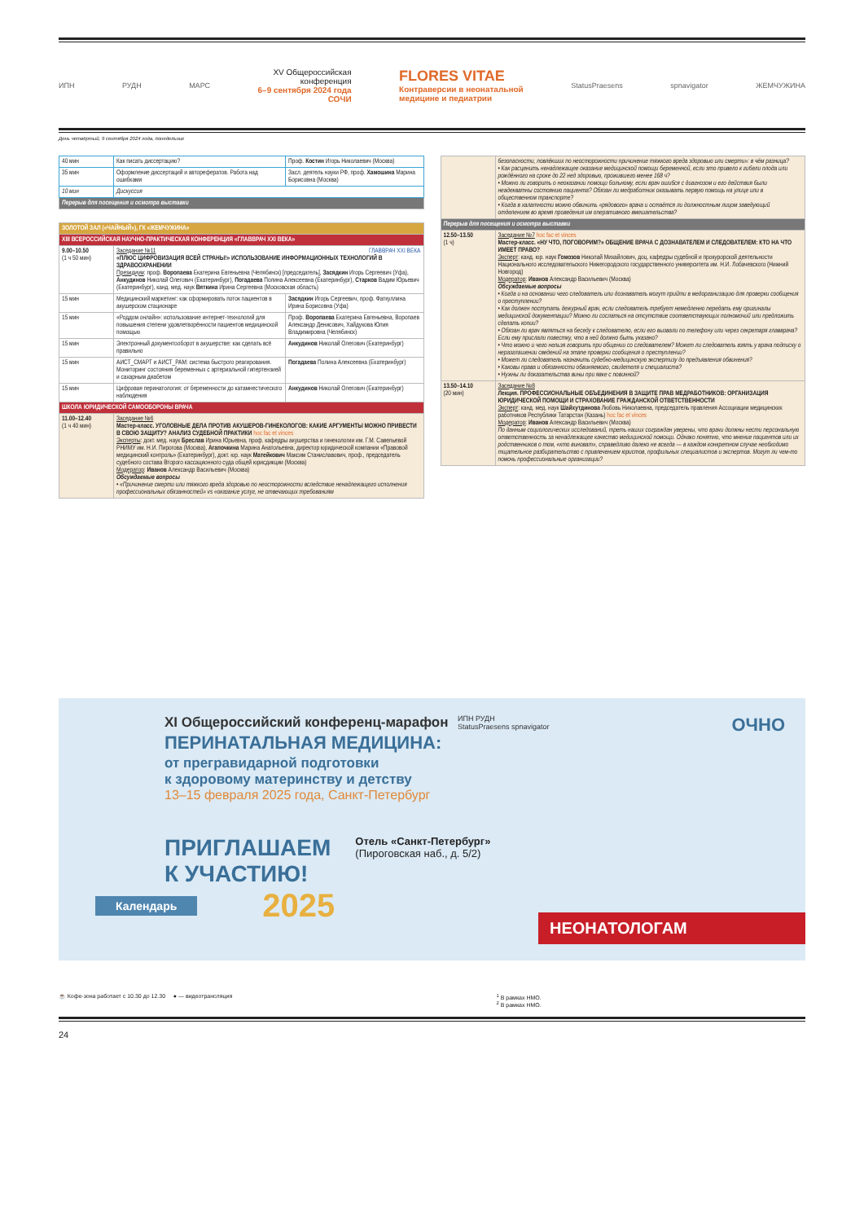ИПН РУДН МАРС
XV Общероссийская
конференция
6–9 сентября 2024 года
СОЧИ
FLORES VITAE
Контраверсии в неонатальной
медицине и педиатрии
StatusPraesens spnavigator ЖЕМЧУЖИНА
День четвёртый, 9 сентября 2024 года, понедельник
| 40 мин | Как писать диссертацию? | Проф. Костин Игорь Николаевич (Москва) |
| 35 мин | Оформление диссертаций и авторефератов. Работа над ошибками | Засл. деятель науки РФ, проф. Хамошина Марина Борисовна (Москва) |
| 10 мин | Дискуссия | |
| Перерыв для посещения и осмотра выставки | | |
| ЗОЛОТОЙ ЗАЛ («ЧАЙНЫЙ»), ГК «ЖЕМЧУЖИНА» | | |
| XIII ВСЕРОССИЙСКАЯ НАУЧНО-ПРАКТИЧЕСКАЯ КОНФЕРЕНЦИЯ «ГЛАВВРАЧ XXI ВЕКА» | | |
| 9.00–10.50 (1 ч 50 мин) | Заседание №11 ГЛАВВРАЧ XXI ВЕКА «ПЛЮС ЦИФРОВИЗАЦИЯ ВСЕЙ СТРАНЫ!» ИСПОЛЬЗОВАНИЕ ИНФОРМАЦИОННЫХ ТЕХНОЛОГИЙ В ЗДРАВООХРАНЕНИИ Президиум : проф. Воропаева Екатерина Евгеньевна (Челябинск) [председатель], Засядкин Игорь Сергеевич (Уфа), Анкудинов Николай Олегович (Екатеринбург), Погадаева Полина Алексеевна (Екатеринбург), Старков Вадим Юрьевич (Екатеринбург), канд. мед. наук Вяткина Ирина Сергеевна (Московская область) | |
| 15 мин | Медицинский маркетинг: как сформировать поток пациентов в акушерском стационаре | Засядкин Игорь Сергеевич, проф. Фаткуллина Ирина Борисовна (Уфа) |
| 15 мин | «Роддом онлайн»: использование интернет-технологий для повышения степени удовлетворённости пациентов медицинской помощью | Проф. Воропаева Екатерина Евгеньевна, Воропаев Александр Денисович, Хайдукова Юлия Владимировна (Челябинск) |
| 15 мин | Электронный документооборот в акушерстве: как сделать всё правильно | Анкудинов Николай Олегович (Екатеринбург) |
| 15 мин | АИСТ_СМАРТ и АИСТ_РАМ: система быстрого реагирования. Мониторинг состояния беременных с артериальной гипертензией и сахарным диабетом | Погадаева Полина Алексеевна (Екатеринбург) |
| 15 мин | Цифровая перинатология: от беременности до катамнестического наблюдения | Анкудинов Николай Олегович (Екатеринбург) |
| ШКОЛА ЮРИДИЧЕСКОЙ САМООБОРОНЫ ВРАЧА | | |
| 11.00–12.40 (1 ч 40 мин) | Заседание №6 Мастер-класс. УГОЛОВНЫЕ ДЕЛА ПРОТИВ АКУШЕРОВ-ГИНЕКОЛОГОВ: КАКИЕ АРГУМЕНТЫ МОЖНО ПРИВЕСТИ В СВОЮ ЗАЩИТУ? АНАЛИЗ СУДЕБНОЙ ПРАКТИКИ hoc fac et vinces Эксперты : докт. мед. наук Бреслав Ирина Юрьевна, проф. кафедры акушерства и гинекологии им. Г.М. Савельевой РНИМУ им. Н.И. Пирогова (Москва), Агапочкина Марина Анатольевна, директор юридической компании «Правовой медицинский контроль» (Екатеринбург), докт. юр. наук Матейкович Максим Станиславович, проф., председатель судебного состава Второго кассационного суда общей юрисдикции (Москва) Модератор : Иванов Александр Васильевич (Москва) Обсуждаемые вопросы • «Причинение смерти или тяжкого вреда здоровью по неосторожности вследствие ненадлежащего исполнения профессиональных обязанностей» vs «оказание услуг, не отвечающих требованиям | |
| | безопасности, повлёкших по неосторожности причинение тяжкого вреда здоровью или смерти»: в чём разница? • Как расценить ненадлежащее оказание медицинской помощи беременной, если это привело к гибели плода или рождённого на сроке до 22 нед здоровью, прожившего менее 168 ч? • Можно ли говорить о неоказании помощи больному, если врач ошибся с диагнозом и его действия были неадекватны состоянию пациента? Обязан ли медработник оказывать первую помощь на улице или в общественном транспорте? • Когда в халатности можно обвинить «рядового» врача и остаётся ли должностным лицом заведующий отделением во время проведения им оперативного вмешательства? |
| Перерыв для посещения и осмотра выставки | |
| 12.50–13.50 (1 ч) | Заседание №7 hoc fac et vinces Мастер-класс. «НУ ЧТО, ПОГОВОРИМ?» ОБЩЕНИЕ ВРАЧА С ДОЗНАВАТЕЛЕМ И СЛЕДОВАТЕЛЕМ: КТО НА ЧТО ИМЕЕТ ПРАВО? Эксперт : канд. юр. наук Гомозов Николай Михайлович, доц. кафедры судебной и прокурорской деятельности Национального исследовательского Нижегородского государственного университета им. Н.И. Лобачевского (Нижний Новгород) Модератор : Иванов Александр Васильевич (Москва) Обсуждаемые вопросы • Когда и на основании чего следователь или дознаватель могут прийти в медорганизацию для проверки сообщения о преступлении? • Как должен поступать дежурный врач, если следователь требует немедленно передать ему оригиналы медицинской документации? Можно ли сослаться на отсутствие соответствующих полномочий или предложить сделать копии? • Обязан ли врач являться на беседу к следователю, если его вызвали по телефону или через секретаря главврача? Если ему прислали повестку, что в ней должно быть указано? • Что можно и чего нельзя говорить при общении со следователем? Может ли следователь взять у врача подписку о неразглашении сведений на этапе проверки сообщения о преступлении? • Может ли следователь назначить судебно-медицинскую экспертизу до предъявления обвинения? • Каковы права и обязанности обвиняемого, свидетеля и специалиста? • Нужны ли доказательства вины при явке с повинной? |
| 13.50–14.10 (20 мин) | Заседание №8 Лекция. ПРОФЕССИОНАЛЬНЫЕ ОБЪЕДИНЕНИЯ В ЗАЩИТЕ ПРАВ МЕДРАБОТНИКОВ: ОРГАНИЗАЦИЯ ЮРИДИЧЕСКОЙ ПОМОЩИ И СТРАХОВАНИЕ ГРАЖДАНСКОЙ ОТВЕТСТВЕННОСТИ Эксперт : канд. мед. наук Шайхутдинова Любовь Николаевна, председатель правления Ассоциации медицинских работников Республики Татарстан (Казань) hoc fac et vinces Модератор : Иванов Александр Васильевич (Москва) По данным социологических исследований, треть наших сограждан уверены, что врачи должны нести персональную ответственность за ненадлежащее качество медицинской помощи. Однако понятно, что мнение пациентов или их родственников о том, «кто виноват», справедливо далеко не всегда — в каждом конкретном случае необходимо тщательное разбирательство с привлечением юристов, профильных специалистов и экспертов. Могут ли чем-то помочь профессиональные организации? |
XI Общероссийский конференц-марафон
ПЕРИНАТАЛЬНАЯ МЕДИЦИНА:
от прегравидарной подготовки
к здоровому материнству и детству
13–15 февраля 2025 года, Санкт-Петербург
ИПН РУДН
StatusPraesens spnavigator
ОЧНО
ПРИГЛАШАЕМ
К УЧАСТИЮ!
Отель «Санкт-Петербург»
(Пироговская наб., д. 5/2)
Календарь 2025
НЕОНАТОЛОГАМ
☕ Кофе-зона работает с 10.30 до 12.30 ● — видеотрансляция <sup>1</sup> В рамках НМО.
<sup>2</sup> В рамках НМО.
24